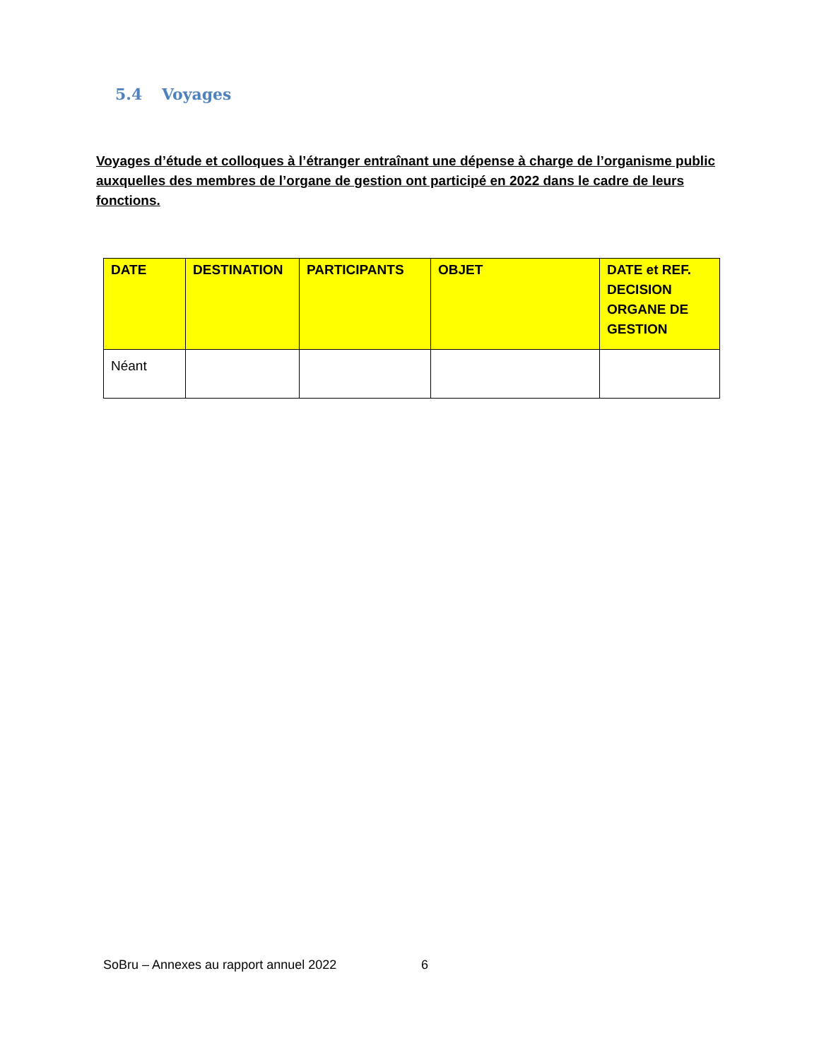5.4 Voyages
Voyages d’étude et colloques à l’étranger entraînant une dépense à charge de l’organisme public auxquelles des membres de l’organe de gestion ont participé en 2022 dans le cadre de leurs fonctions.
| DATE | DESTINATION | PARTICIPANTS | OBJET | DATE et REF. DECISION ORGANE DE GESTION |
| --- | --- | --- | --- | --- |
| Néant | | | | |
SoBru – Annexes au rapport annuel 2022 6